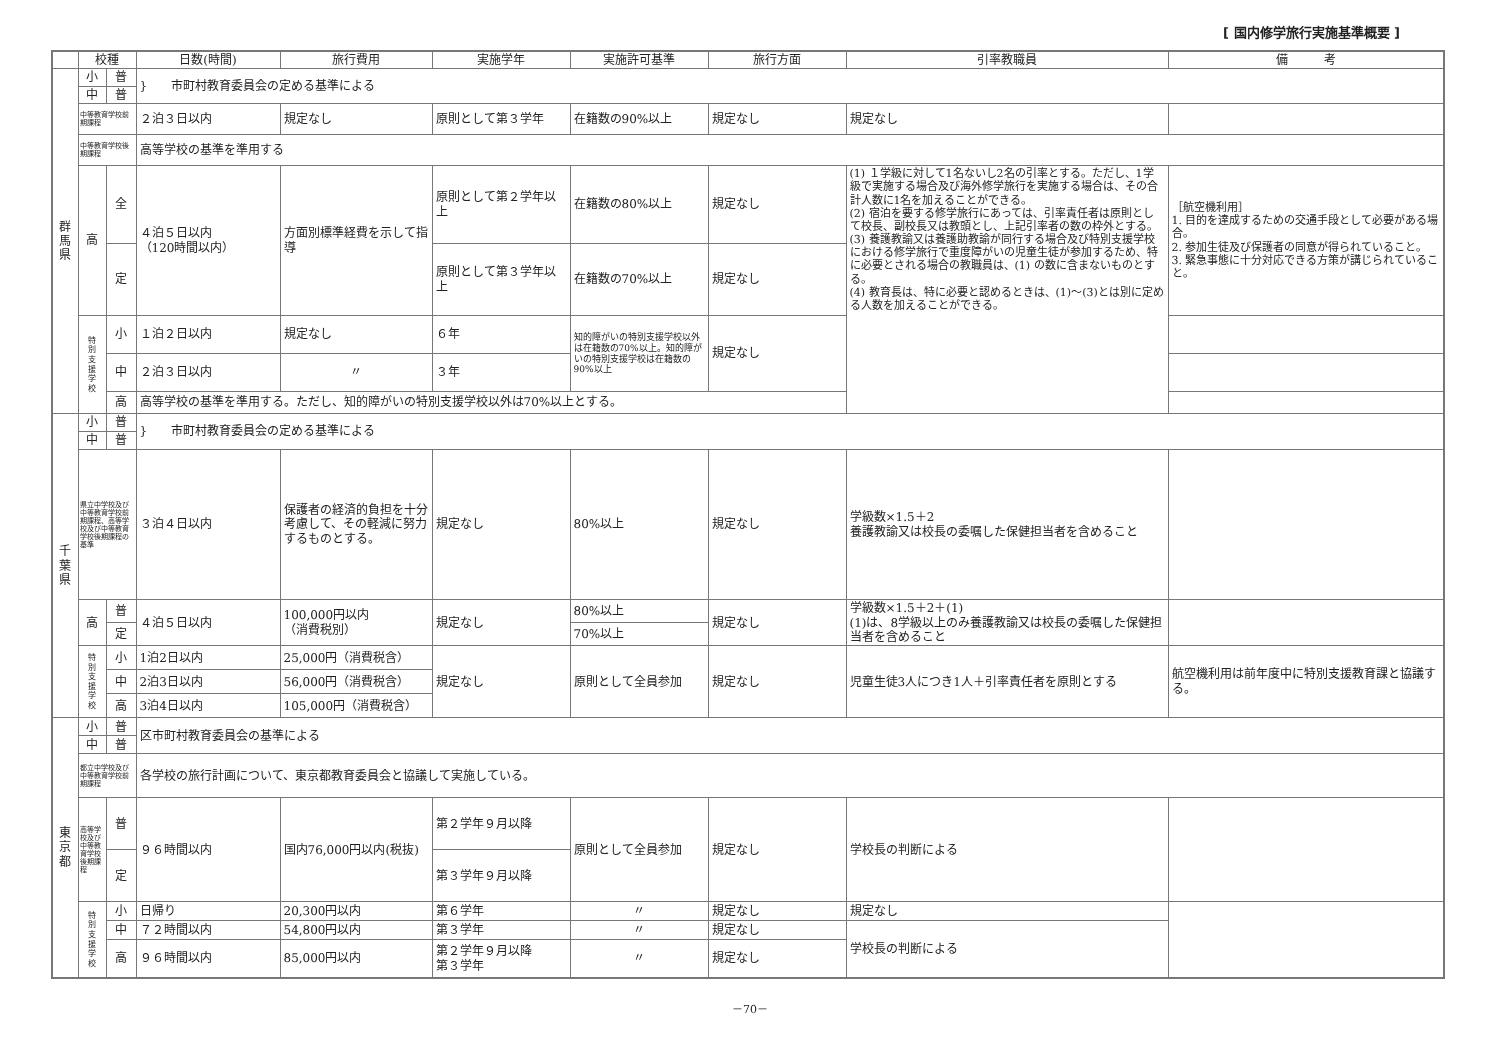[ 国内修学旅行実施基準概要 ]
| | 校種 | | 日数(時間) | 旅行費用 | 実施学年 | 実施許可基準 | 旅行方面 | 引率教職員 | 備 考 | |
| --- | --- | --- | --- | --- | --- | --- | --- | --- | --- | --- |
| 群 馬 県 | 小 | 普 | } 市町村教育委員会の定める基準による | | | | | | | |
| | 中 | 普 | | | | | | | | |
| | 中等教育学校前期課程 | | ２泊３日以内 | 規定なし | 原則として第３学年 | 在籍数の90%以上 | 規定なし | 規定なし | | |
| | 中等教育学校後期課程 | | 高等学校の基準を準用する | | | | | | | |
| | 高 | 全 | ４泊５日以内 （120時間以内） | 方面別標準経費を示して指導 | 原則として第２学年以上 | 在籍数の80%以上 | 規定なし | (1) １学級に対して1名ないし2名の引率とする。ただし、1学級で実施する場合及び海外修学旅行を実施する場合は、その合計人数に1名を加えることができる。 (2) 宿泊を要する修学旅行にあっては、引率責任者は原則として校長、副校長又は教頭とし、上記引率者の数の枠外とする。 (3) 養護教諭又は養護助教諭が同行する場合及び特別支援学校における修学旅行で重度障がいの児童生徒が参加するため、特に必要とされる場合の教職員は、(1) の数に含まないものとする。 (4) 教育長は、特に必要と認めるときは、(1)～(3)とは別に定める人数を加えることができる。 | ［航空機利用］ 1. 目的を達成するための交通手段として必要がある場合。 2. 参加生徒及び保護者の同意が得られていること。 3. 緊急事態に十分対応できる方策が講じられていること。 | |
| | | 定 | | | 原則として第３学年以上 | 在籍数の70%以上 | 規定なし | | | |
| | 特 別 支 援 学 校 | 小 | １泊２日以内 | 規定なし | ６年 | 知的障がいの特別支援学校以外は在籍数の70%以上。知的障がいの特別支援学校は在籍数の90%以上 | 規定なし | | | |
| | | 中 | ２泊３日以内 | 〃 | ３年 | | | | | |
| | | 高 | 高等学校の基準を準用する。ただし、知的障がいの特別支援学校以外は70%以上とする。 | | | | | | | |
| 千 葉 県 | 小 | 普 | } 市町村教育委員会の定める基準による | | | | | | | |
| | 中 | 普 | | | | | | | | |
| | 県立中学校及び中等教育学校前期課程、高等学校及び中等教育学校後期課程の基準 | | ３泊４日以内 | 保護者の経済的負担を十分考慮して、その軽減に努力するものとする。 | 規定なし | 80%以上 | 規定なし | 学級数×1.5＋2 養護教諭又は校長の委嘱した保健担当者を含めること | | |
| | 高 | 普 | ４泊５日以内 | 100,000円以内 （消費税別） | 規定なし | 80%以上 | 規定なし | 学級数×1.5＋2＋(1) (1)は、8学級以上のみ養護教諭又は校長の委嘱した保健担当者を含めること | | |
| | | 定 | | | | 70%以上 | | | | |
| | 特 別 支 援 学 校 | 小 | 1泊2日以内 | 25,000円（消費税含） | 規定なし | 原則として全員参加 | 規定なし | 児童生徒3人につき1人＋引率責任者を原則とする | 航空機利用は前年度中に特別支援教育課と協議する。 | |
| | | 中 | 2泊3日以内 | 56,000円（消費税含） | | | | | | |
| | | 高 | 3泊4日以内 | 105,000円（消費税含） | | | | | | |
| 東 京 都 | 小 | 普 | 区市町村教育委員会の基準による | | | | | | | |
| | 中 | 普 | | | | | | | | |
| | 都立中学校及び中等教育学校前期課程 | | 各学校の旅行計画について、東京都教育委員会と協議して実施している。 | | | | | | | |
| | 高等学校及び中等教育学校後期課程 | 普 | ９６時間以内 | 国内76,000円以内(税抜) | 第２学年９月以降 | 原則として全員参加 | 規定なし | 学校長の判断による | | |
| | | 定 | | | 第３学年９月以降 | | | | | |
| | 特 別 支 援 学 校 | 小 | 日帰り | 20,300円以内 | 第６学年 | 〃 | 規定なし | 規定なし | | |
| | | 中 | ７２時間以内 | 54,800円以内 | 第３学年 | 〃 | 規定なし | 学校長の判断による | | |
| | | 高 | ９６時間以内 | 85,000円以内 | 第２学年９月以降 第３学年 | 〃 | 規定なし | | | |
－70－